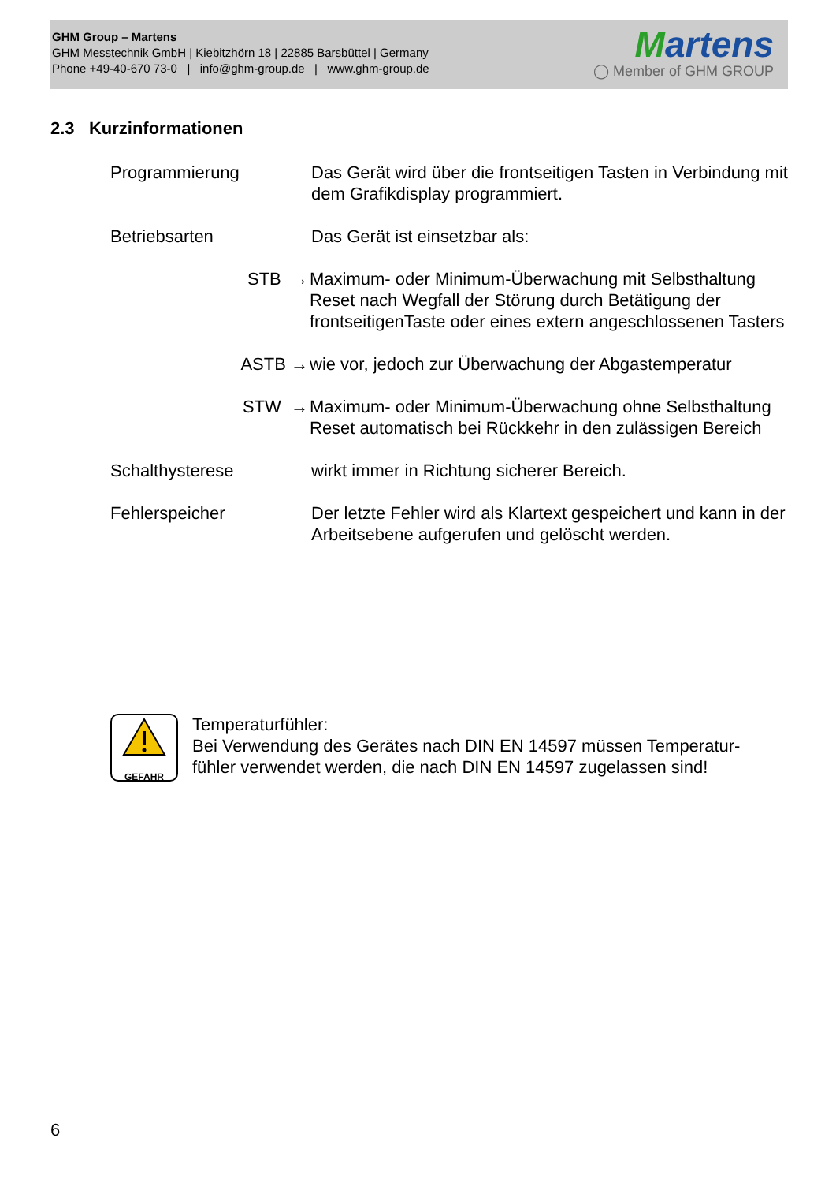GHM Group – Martens
GHM Messtechnik GmbH | Kiebitzhörn 18 | 22885 Barsbüttel | Germany
Phone +49-40-670 73-0 | info@ghm-group.de | www.ghm-group.de
Martens
◯ Member of GHM GROUP
2.3 Kurzinformationen
Programmierung Das Gerät wird über die frontseitigen Tasten in Verbindung mit dem Grafikdisplay programmiert.
Betriebsarten Das Gerät ist einsetzbar als:
STB → Maximum- oder Minimum-Überwachung mit Selbsthaltung Reset nach Wegfall der Störung durch Betätigung der frontseitigenTaste oder eines extern angeschlossenen Tasters
ASTB → wie vor, jedoch zur Überwachung der Abgastemperatur
STW → Maximum- oder Minimum-Überwachung ohne Selbsthaltung
Reset automatisch bei Rückkehr in den zulässigen Bereich
Schalthysterese wirkt immer in Richtung sicherer Bereich.
Fehlerspeicher Der letzte Fehler wird als Klartext gespeichert und kann in der Arbeitsebene aufgerufen und gelöscht werden.
GEFAHR
Temperaturfühler:
Bei Verwendung des Gerätes nach DIN EN 14597 müssen Temperatur-
fühler verwendet werden, die nach DIN EN 14597 zugelassen sind!
6